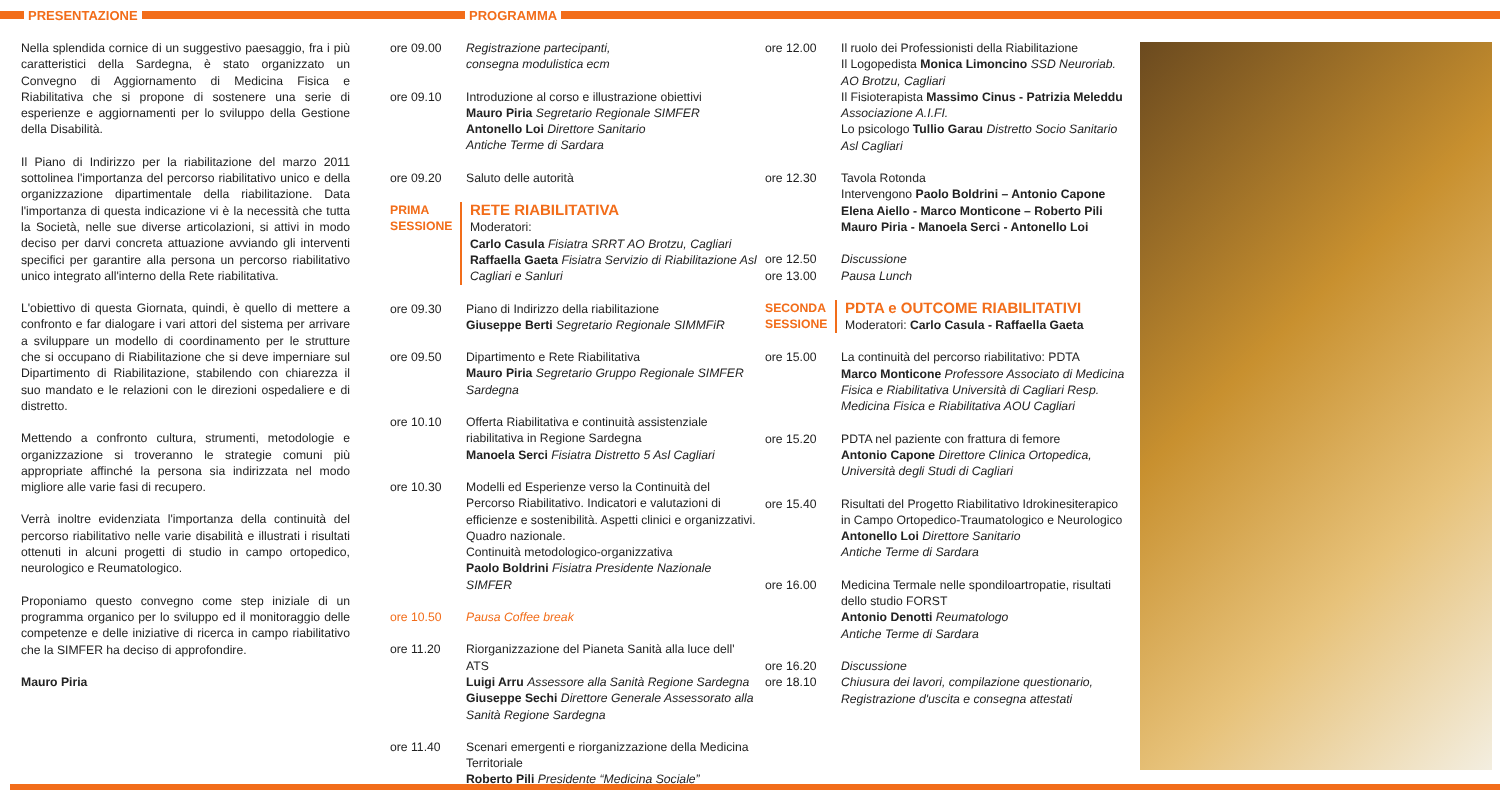PRESENTAZIONE PROGRAMMA
Nella splendida cornice di un suggestivo paesaggio, fra i più caratteristici della Sardegna, è stato organizzato un Convegno di Aggiornamento di Medicina Fisica e Riabilitativa che si propone di sostenere una serie di esperienze e aggiornamenti per lo sviluppo della Gestione della Disabilità.
Il Piano di Indirizzo per la riabilitazione del marzo 2011 sottolinea l'importanza del percorso riabilitativo unico e della organizzazione dipartimentale della riabilitazione. Data l'importanza di questa indicazione vi è la necessità che tutta la Società, nelle sue diverse articolazioni, si attivi in modo deciso per darvi concreta attuazione avviando gli interventi specifici per garantire alla persona un percorso riabilitativo unico integrato all'interno della Rete riabilitativa.
L'obiettivo di questa Giornata, quindi, è quello di mettere a confronto e far dialogare i vari attori del sistema per arrivare a sviluppare un modello di coordinamento per le strutture che si occupano di Riabilitazione che si deve imperniare sul Dipartimento di Riabilitazione, stabilendo con chiarezza il suo mandato e le relazioni con le direzioni ospedaliere e di distretto.
Mettendo a confronto cultura, strumenti, metodologie e organizzazione si troveranno le strategie comuni più appropriate affinché la persona sia indirizzata nel modo migliore alle varie fasi di recupero.
Verrà inoltre evidenziata l'importanza della continuità del percorso riabilitativo nelle varie disabilità e illustrati i risultati ottenuti in alcuni progetti di studio in campo ortopedico, neurologico e Reumatologico.
Proponiamo questo convegno come step iniziale di un programma organico per lo sviluppo ed il monitoraggio delle competenze e delle iniziative di ricerca in campo riabilitativo che la SIMFER ha deciso di approfondire.
Mauro Piria
ore 09.00 Registrazione partecipanti,
consegna modulistica ecm
ore 09.10 Introduzione al corso e illustrazione obiettivi
Mauro Piria Segretario Regionale SIMFER
Antonello Loi Direttore Sanitario
Antiche Terme di Sardara
ore 09.20 Saluto delle autorità
PRIMA SESSIONE
RETE RIABILITATIVA
Moderatori:
Carlo Casula Fisiatra SRRT AO Brotzu, Cagliari
Raffaella Gaeta Fisiatra Servizio di Riabilitazione Asl Cagliari e Sanluri
ore 09.30 Piano di Indirizzo della riabilitazione
Giuseppe Berti Segretario Regionale SIMMFiR
ore 09.50 Dipartimento e Rete Riabilitativa
Mauro Piria Segretario Gruppo Regionale SIMFER Sardegna
ore 10.10 Offerta Riabilitativa e continuità assistenziale riabilitativa in Regione Sardegna
Manoela Serci Fisiatra Distretto 5 Asl Cagliari
ore 10.30 Modelli ed Esperienze verso la Continuità del Percorso Riabilitativo. Indicatori e valutazioni di efficienze e sostenibilità. Aspetti clinici e organizzativi. Quadro nazionale.
Continuità metodologico-organizzativa
Paolo Boldrini Fisiatra Presidente Nazionale SIMFER
ore 10.50 Pausa Coffee break
ore 11.20 Riorganizzazione del Pianeta Sanità alla luce dell' ATS
Luigi Arru Assessore alla Sanità Regione Sardegna
Giuseppe Sechi Direttore Generale Assessorato alla Sanità Regione Sardegna
ore 11.40 Scenari emergenti e riorganizzazione della Medicina Territoriale
Roberto Pili Presidente “Medicina Sociale”
ore 12.00 Il ruolo dei Professionisti della Riabilitazione
Il Logopedista Monica Limoncino SSD Neuroriab. AO Brotzu, Cagliari
Il Fisioterapista Massimo Cinus - Patrizia Meleddu Associazione A.I.FI.
Lo psicologo Tullio Garau Distretto Socio Sanitario Asl Cagliari
ore 12.30 Tavola Rotonda
Intervengono Paolo Boldrini – Antonio Capone Elena Aiello - Marco Monticone – Roberto Pili Mauro Piria - Manoela Serci - Antonello Loi
ore 12.50
ore 13.00
Discussione
Pausa Lunch
SECONDA SESSIONE
PDTA e OUTCOME RIABILITATIVI
Moderatori: Carlo Casula - Raffaella Gaeta
ore 15.00 La continuità del percorso riabilitativo: PDTA
Marco Monticone Professore Associato di Medicina Fisica e Riabilitativa Università di Cagliari Resp. Medicina Fisica e Riabilitativa AOU Cagliari
ore 15.20 PDTA nel paziente con frattura di femore
Antonio Capone Direttore Clinica Ortopedica, Università degli Studi di Cagliari
ore 15.40 Risultati del Progetto Riabilitativo Idrokinesiterapico in Campo Ortopedico-Traumatologico e Neurologico
Antonello Loi Direttore Sanitario
Antiche Terme di Sardara
ore 16.00 Medicina Termale nelle spondiloartropatie, risultati dello studio FORST
Antonio Denotti Reumatologo
Antiche Terme di Sardara
ore 16.20
ore 18.10
Discussione
Chiusura dei lavori, compilazione questionario, Registrazione d'uscita e consegna attestati